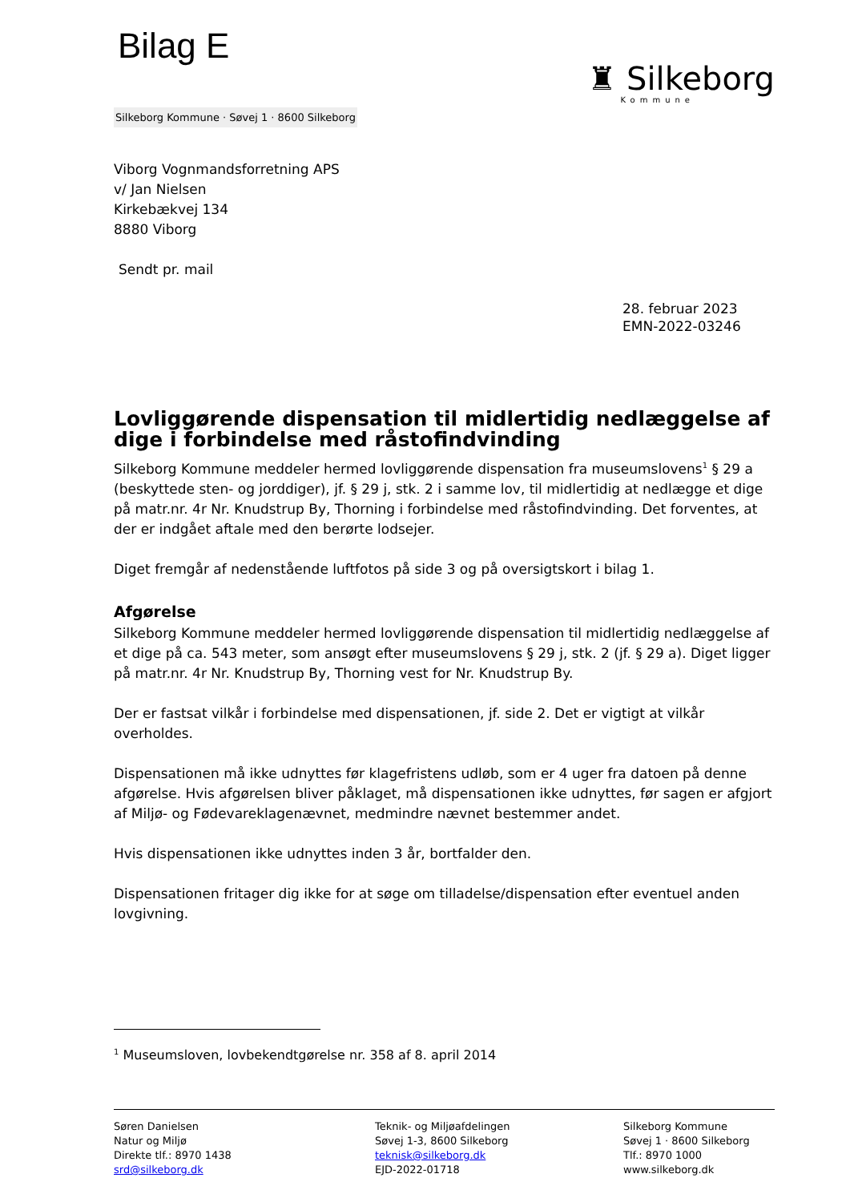Bilag E
♜ Silkeborg
Kommune
Silkeborg Kommune · Søvej 1 · 8600 Silkeborg
Viborg Vognmandsforretning APS
v/ Jan Nielsen
Kirkebækvej 134
8880 Viborg
Sendt pr. mail
28. februar 2023
EMN-2022-03246
Lovliggørende dispensation til midlertidig nedlæggelse af dige i forbindelse med råstofindvinding
Silkeborg Kommune meddeler hermed lovliggørende dispensation fra museumslovens<sup>1</sup> § 29 a (beskyttede sten- og jorddiger), jf. § 29 j, stk. 2 i samme lov, til midlertidig at nedlægge et dige på matr.nr. 4r Nr. Knudstrup By, Thorning i forbindelse med råstofindvinding. Det forventes, at der er indgået aftale med den berørte lodsejer.
Diget fremgår af nedenstående luftfotos på side 3 og på oversigtskort i bilag 1.
Afgørelse
Silkeborg Kommune meddeler hermed lovliggørende dispensation til midlertidig nedlæggelse af et dige på ca. 543 meter, som ansøgt efter museumslovens § 29 j, stk. 2 (jf. § 29 a). Diget ligger på matr.nr. 4r Nr. Knudstrup By, Thorning vest for Nr. Knudstrup By.
Der er fastsat vilkår i forbindelse med dispensationen, jf. side 2. Det er vigtigt at vilkår overholdes.
Dispensationen må ikke udnyttes før klagefristens udløb, som er 4 uger fra datoen på denne afgørelse. Hvis afgørelsen bliver påklaget, må dispensationen ikke udnyttes, før sagen er afgjort af Miljø- og Fødevareklagenævnet, medmindre nævnet bestemmer andet.
Hvis dispensationen ikke udnyttes inden 3 år, bortfalder den.
Dispensationen fritager dig ikke for at søge om tilladelse/dispensation efter eventuel anden lovgivning.
<sup>1</sup> Museumsloven, lovbekendtgørelse nr. 358 af 8. april 2014
Søren Danielsen
Natur og Miljø
Direkte tlf.: 8970 1438
srd@silkeborg.dk
Teknik- og Miljøafdelingen
Søvej 1-3, 8600 Silkeborg
teknisk@silkeborg.dk
EJD-2022-01718
Silkeborg Kommune
Søvej 1 · 8600 Silkeborg
Tlf.: 8970 1000
www.silkeborg.dk